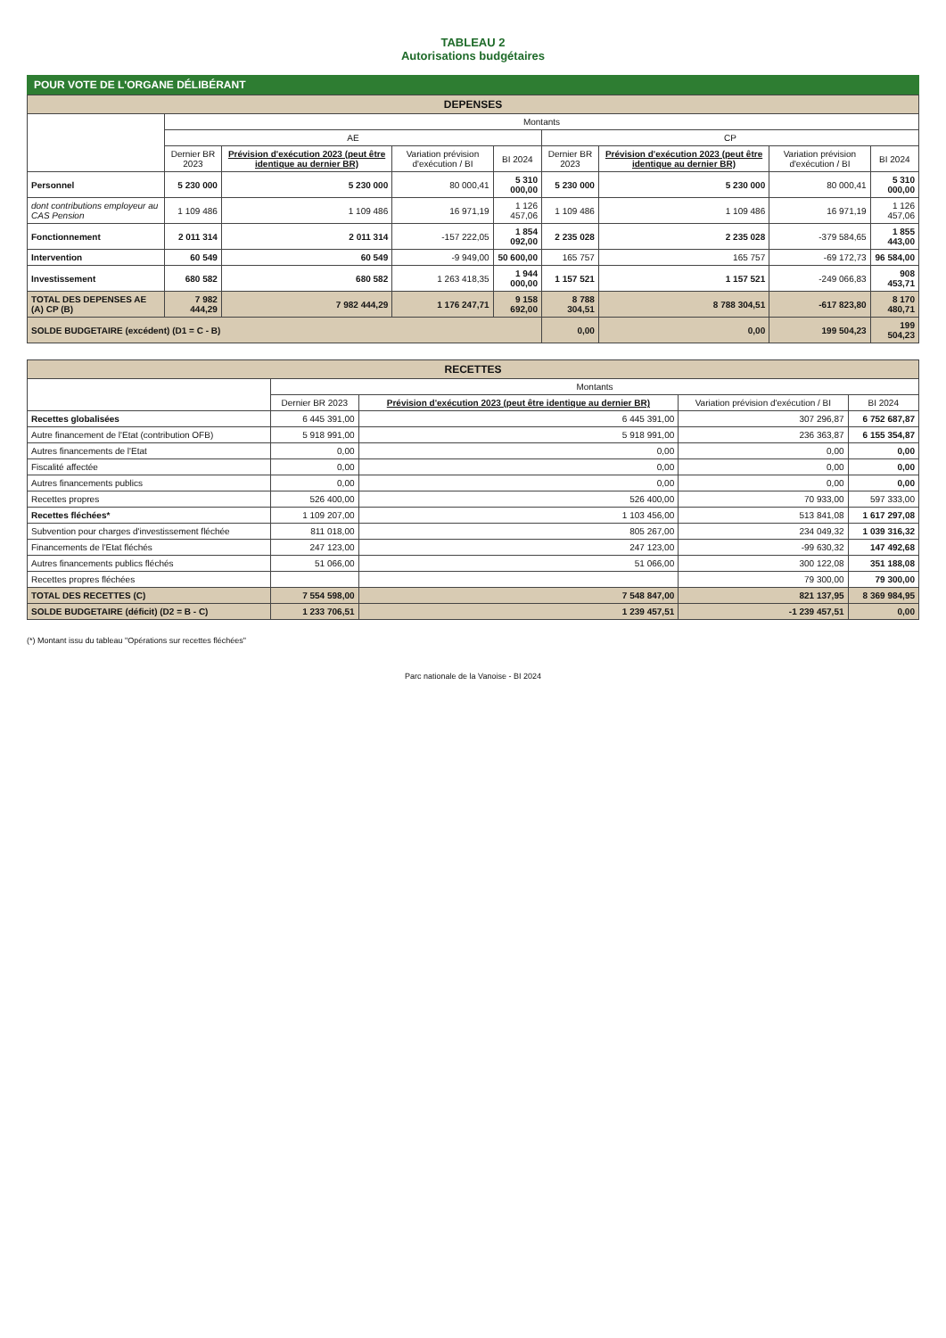TABLEAU 2
Autorisations budgétaires
POUR VOTE DE L'ORGANE DÉLIBÉRANT
| DEPENSES | | | | | | | | |
| --- | --- | --- | --- | --- | --- | --- | --- | --- |
| | Montants | | | | | | | |
| | AE | | | | CP | | | |
| | Dernier BR 2023 | Prévision d'exécution 2023 (peut être identique au dernier BR) | Variation prévision d'exécution / BI | BI 2024 | Dernier BR 2023 | Prévision d'exécution 2023 (peut être identique au dernier BR) | Variation prévision d'exécution / BI | BI 2024 |
| Personnel | 5 230 000 | 5 230 000 | 80 000,41 | 5 310 000,00 | 5 230 000 | 5 230 000 | 80 000,41 | 5 310 000,00 |
| dont contributions employeur au CAS Pension | 1 109 486 | 1 109 486 | 16 971,19 | 1 126 457,06 | 1 109 486 | 1 109 486 | 16 971,19 | 1 126 457,06 |
| Fonctionnement | 2 011 314 | 2 011 314 | -157 222,05 | 1 854 092,00 | 2 235 028 | 2 235 028 | -379 584,65 | 1 855 443,00 |
| Intervention | 60 549 | 60 549 | -9 949,00 | 50 600,00 | 165 757 | 165 757 | -69 172,73 | 96 584,00 |
| Investissement | 680 582 | 680 582 | 1 263 418,35 | 1 944 000,00 | 1 157 521 | 1 157 521 | -249 066,83 | 908 453,71 |
| TOTAL DES DEPENSES AE (A) CP (B) | 7 982 444,29 | 7 982 444,29 | 1 176 247,71 | 9 158 692,00 | 8 788 304,51 | 8 788 304,51 | -617 823,80 | 8 170 480,71 |
| SOLDE BUDGETAIRE (excédent) (D1 = C - B) | | | | | 0,00 | 0,00 | 199 504,23 | 199 504,23 |
| RECETTES | | | | |
| --- | --- | --- | --- | --- |
| | Montants | | | |
| | Dernier BR 2023 | Prévision d'exécution 2023 (peut être identique au dernier BR) | Variation prévision d'exécution / BI | BI 2024 |
| Recettes globalisées | 6 445 391,00 | 6 445 391,00 | 307 296,87 | 6 752 687,87 |
| Autre financement de l'Etat (contribution OFB) | 5 918 991,00 | 5 918 991,00 | 236 363,87 | 6 155 354,87 |
| Autres financements de l'Etat | 0,00 | 0,00 | 0,00 | 0,00 |
| Fiscalité affectée | 0,00 | 0,00 | 0,00 | 0,00 |
| Autres financements publics | 0,00 | 0,00 | 0,00 | 0,00 |
| Recettes propres | 526 400,00 | 526 400,00 | 70 933,00 | 597 333,00 |
| Recettes fléchées* | 1 109 207,00 | 1 103 456,00 | 513 841,08 | 1 617 297,08 |
| Subvention pour charges d'investissement fléchée | 811 018,00 | 805 267,00 | 234 049,32 | 1 039 316,32 |
| Financements de l'Etat fléchés | 247 123,00 | 247 123,00 | -99 630,32 | 147 492,68 |
| Autres financements publics fléchés | 51 066,00 | 51 066,00 | 300 122,08 | 351 188,08 |
| Recettes propres fléchées | | | 79 300,00 | 79 300,00 |
| TOTAL DES RECETTES (C) | 7 554 598,00 | 7 548 847,00 | 821 137,95 | 8 369 984,95 |
| SOLDE BUDGETAIRE (déficit) (D2 = B - C) | 1 233 706,51 | 1 239 457,51 | -1 239 457,51 | 0,00 |
(*) Montant issu du tableau "Opérations sur recettes fléchées"
Parc nationale de la Vanoise - BI 2024